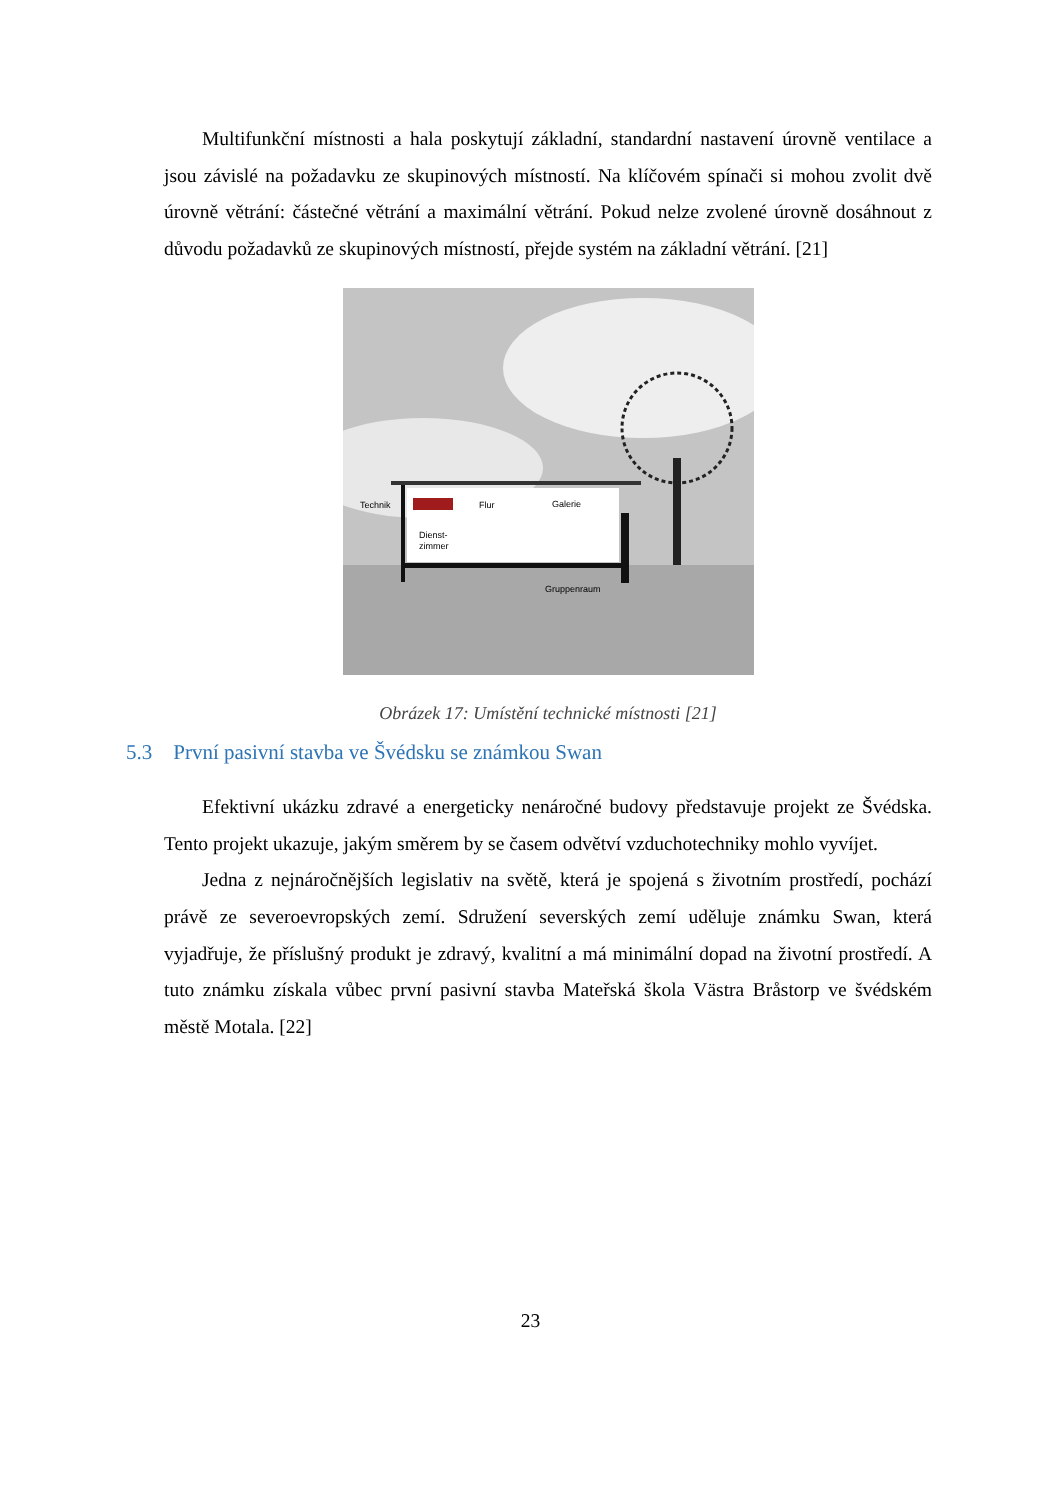Multifunkční místnosti a hala poskytují základní, standardní nastavení úrovně ventilace a jsou závislé na požadavku ze skupinových místností. Na klíčovém spínači si mohou zvolit dvě úrovně větrání: částečné větrání a maximální větrání. Pokud nelze zvolené úrovně dosáhnout z důvodu požadavků ze skupinových místností, přejde systém na základní větrání. [21]
Technik
Flur
Galerie
Dienst-
zimmer
Gruppenraum
Obrázek 17: Umístění technické místnosti [21]
5.3 První pasivní stavba ve Švédsku se známkou Swan
Efektivní ukázku zdravé a energeticky nenáročné budovy představuje projekt ze Švédska. Tento projekt ukazuje, jakým směrem by se časem odvětví vzduchotechniky mohlo vyvíjet.
Jedna z nejnáročnějších legislativ na světě, která je spojená s životním prostředí, pochází právě ze severoevropských zemí. Sdružení severských zemí uděluje známku Swan, která vyjadřuje, že příslušný produkt je zdravý, kvalitní a má minimální dopad na životní prostředí. A tuto známku získala vůbec první pasivní stavba Mateřská škola Västra Bråstorp ve švédském městě Motala. [22]
23